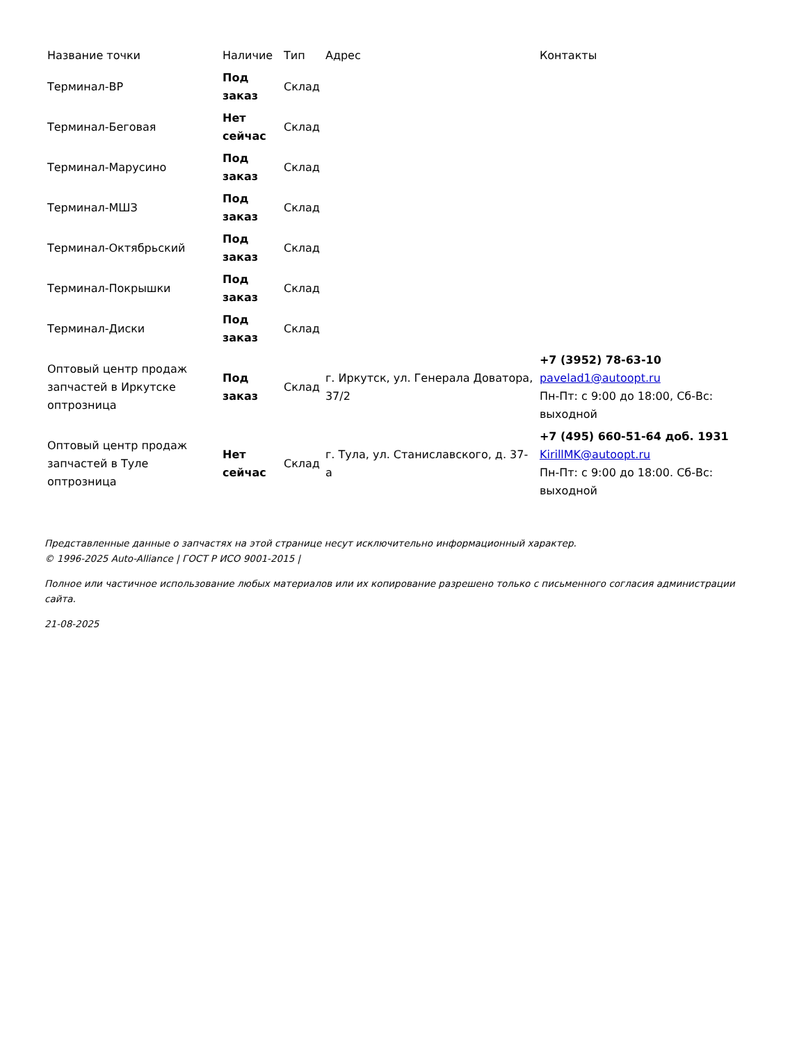| Название точки | Наличие | Тип | Адрес | Контакты |
| --- | --- | --- | --- | --- |
| Терминал-ВР | Под заказ | Склад | | |
| Терминал-Беговая | Нет сейчас | Склад | | |
| Терминал-Марусино | Под заказ | Склад | | |
| Терминал-МШЗ | Под заказ | Склад | | |
| Терминал-Октябрьский | Под заказ | Склад | | |
| Терминал-Покрышки | Под заказ | Склад | | |
| Терминал-Диски | Под заказ | Склад | | |
| Оптовый центр продаж запчастей в Иркутске оптрозница | Под заказ | Склад | г. Иркутск, ул. Генерала Доватора, 37/2 | +7 (3952) 78-63-10 pavelad1@autoopt.ru Пн-Пт: с 9:00 до 18:00, Сб-Вс: выходной |
| Оптовый центр продаж запчастей в Туле оптрозница | Нет сейчас | Склад | г. Тула, ул. Станиславского, д. 37-а | +7 (495) 660-51-64 доб. 1931 KirillMK@autoopt.ru Пн-Пт: с 9:00 до 18:00. Сб-Вс: выходной |
Представленные данные о запчастях на этой странице несут исключительно информационный характер.
© 1996-2025 Auto-Alliance | ГОСТ Р ИСО 9001-2015 |
Полное или частичное использование любых материалов или их копирование разрешено только с письменного согласия администрации сайта.
21-08-2025